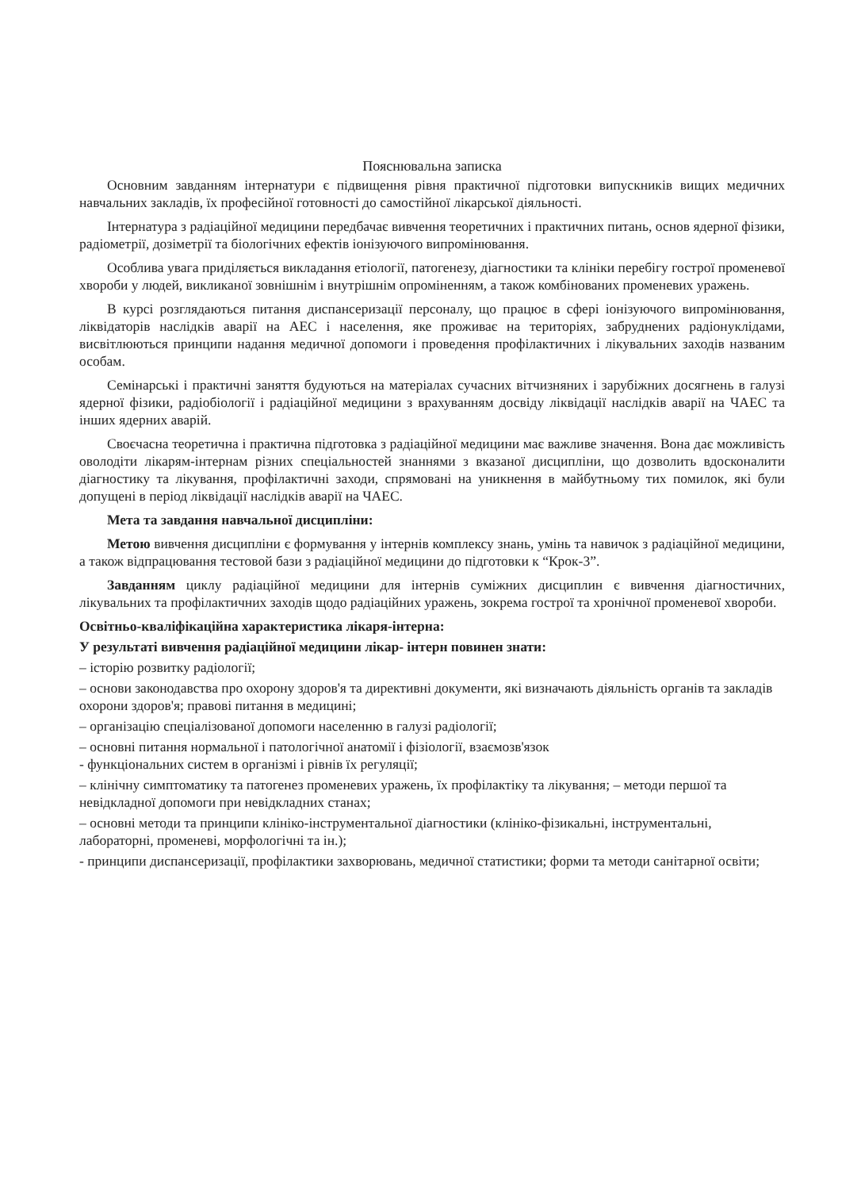Пояснювальна записка
Основним завданням інтернатури є підвищення рівня практичної підготовки випускників вищих медичних навчальних закладів, їх професійної готовності до самостійної лікарської діяльності.
Інтернатура з радіаційної медицини передбачає вивчення теоретичних і практичних питань, основ ядерної фізики, радіометрії, дозіметрії та біологічних ефектів іонізуючого випромінювання.
Особлива увага приділяється викладання етіології, патогенезу, діагностики та клініки перебігу гострої променевої хвороби у людей, викликаної зовнішнім і внутрішнім опроміненням, а також комбінованих променевих уражень.
В курсі розглядаються питання диспансеризації персоналу, що працює в сфері іонізуючого випромінювання, ліквідаторів наслідків аварії на АЕС і населення, яке проживає на територіях, забруднених радіонуклідами, висвітлюються принципи надання медичної допомоги і проведення профілактичних і лікувальних заходів названим особам.
Семінарські і практичні заняття будуються на матеріалах сучасних вітчизняних і зарубіжних досягнень в галузі ядерної фізики, радіобіології і радіаційної медицини з врахуванням досвіду ліквідації наслідків аварії на ЧАЕС та інших ядерних аварій.
Своєчасна теоретична і практична підготовка з радіаційної медицини має важливе значення. Вона дає можливість оволодіти лікарям-інтернам різних спеціальностей знаннями з вказаної дисципліни, що дозволить вдосконалити діагностику та лікування, профілактичні заходи, спрямовані на уникнення в майбутньому тих помилок, які були допущені в період ліквідації наслідків аварії на ЧАЕС.
Мета та завдання навчальної дисципліни:
Метою вивчення дисципліни є формування у інтернів комплексу знань, умінь та навичок з радіаційної медицини, а також відпрацювання тестовой бази з радіаційної медицини до підготовки к “Крок-3”.
Завданням циклу радіаційної медицини для інтернів суміжних дисциплин є вивчення діагностичних, лікувальних та профілактичних заходів щодо радіаційних уражень, зокрема гострої та хронічної променевої хвороби.
Освітньо-кваліфікаційна характеристика лікаря-інтерна:
У результаті вивчення радіаційної медицини лікар- інтерн повинен знати:
– історію розвитку радіології;
– основи законодавства про охорону здоров'я та директивні документи, які визначають діяльність органів та закладів охорони здоров'я; правові питання в медицині;
– організацію спеціалізованої допомоги населенню в галузі радіології;
– основні питання нормальної і патологічної анатомії і фізіології, взаємозв'язок
- функціональних систем в організмі і рівнів їх регуляції;
– клінічну симптоматику та патогенез променевих уражень, їх профілактіку та лікування; – методи першої та невідкладної допомоги при невідкладних станах;
– основні методи та принципи клініко-інструментальної діагностики (клініко-фізикальні, інструментальні, лабораторні, променеві, морфологічні та ін.);
- принципи диспансеризації, профілактики захворювань, медичної статистики; форми та методи санітарної освіти;